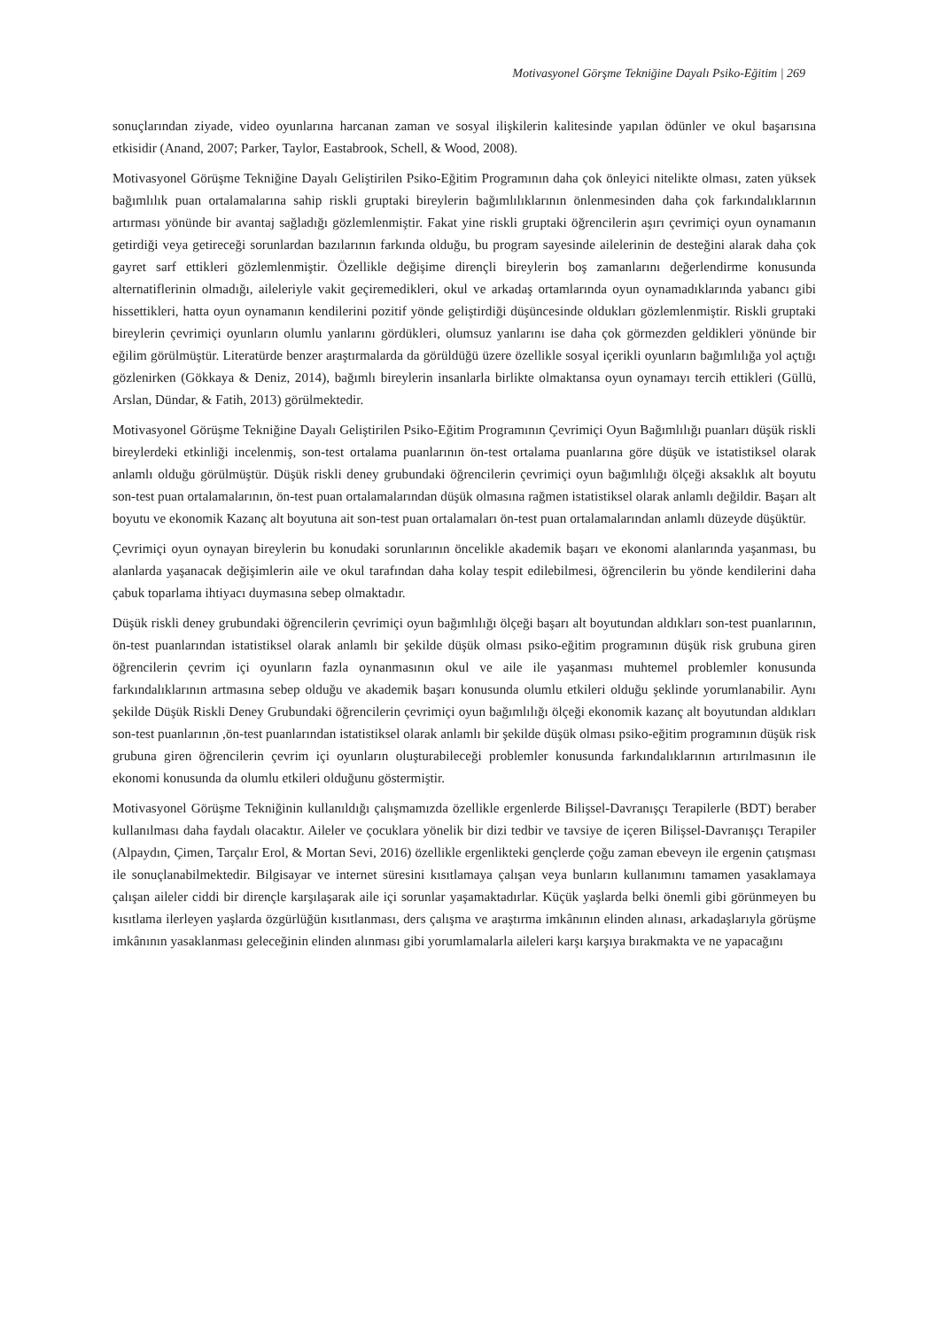Motivasyonel Görşme Tekniğine Dayalı Psiko-Eğitim | 269
sonuçlarından ziyade, video oyunlarına harcanan zaman ve sosyal ilişkilerin kalitesinde yapılan ödünler ve okul başarısına etkisidir (Anand, 2007; Parker, Taylor, Eastabrook, Schell, & Wood, 2008).
Motivasyonel Görüşme Tekniğine Dayalı Geliştirilen Psiko-Eğitim Programının daha çok önleyici nitelikte olması, zaten yüksek bağımlılık puan ortalamalarına sahip riskli gruptaki bireylerin bağımlılıklarının önlenmesinden daha çok farkındalıklarının artırması yönünde bir avantaj sağladığı gözlemlenmiştir. Fakat yine riskli gruptaki öğrencilerin aşırı çevrimiçi oyun oynamanın getirdiği veya getireceği sorunlardan bazılarının farkında olduğu, bu program sayesinde ailelerinin de desteğini alarak daha çok gayret sarf ettikleri gözlemlenmiştir. Özellikle değişime dirençli bireylerin boş zamanlarını değerlendirme konusunda alternatiflerinin olmadığı, aileleriyle vakit geçiremedikleri, okul ve arkadaş ortamlarında oyun oynamadıklarında yabancı gibi hissettikleri, hatta oyun oynamanın kendilerini pozitif yönde geliştirdiği düşüncesinde oldukları gözlemlenmiştir. Riskli gruptaki bireylerin çevrimiçi oyunların olumlu yanlarını gördükleri, olumsuz yanlarını ise daha çok görmezden geldikleri yönünde bir eğilim görülmüştür. Literatürde benzer araştırmalarda da görüldüğü üzere özellikle sosyal içerikli oyunların bağımlılığa yol açtığı gözlenirken (Gökkaya & Deniz, 2014), bağımlı bireylerin insanlarla birlikte olmaktansa oyun oynamayı tercih ettikleri (Güllü, Arslan, Dündar, & Fatih, 2013) görülmektedir.
Motivasyonel Görüşme Tekniğine Dayalı Geliştirilen Psiko-Eğitim Programının Çevrimiçi Oyun Bağımlılığı puanları düşük riskli bireylerdeki etkinliği incelenmiş, son-test ortalama puanlarının ön-test ortalama puanlarına göre düşük ve istatistiksel olarak anlamlı olduğu görülmüştür. Düşük riskli deney grubundaki öğrencilerin çevrimiçi oyun bağımlılığı ölçeği aksaklık alt boyutu son-test puan ortalamalarının, ön-test puan ortalamalarından düşük olmasına rağmen istatistiksel olarak anlamlı değildir. Başarı alt boyutu ve ekonomik Kazanç alt boyutuna ait son-test puan ortalamaları ön-test puan ortalamalarından anlamlı düzeyde düşüktür.
Çevrimiçi oyun oynayan bireylerin bu konudaki sorunlarının öncelikle akademik başarı ve ekonomi alanlarında yaşanması, bu alanlarda yaşanacak değişimlerin aile ve okul tarafından daha kolay tespit edilebilmesi, öğrencilerin bu yönde kendilerini daha çabuk toparlama ihtiyacı duymasına sebep olmaktadır.
Düşük riskli deney grubundaki öğrencilerin çevrimiçi oyun bağımlılığı ölçeği başarı alt boyutundan aldıkları son-test puanlarının, ön-test puanlarından istatistiksel olarak anlamlı bir şekilde düşük olması psiko-eğitim programının düşük risk grubuna giren öğrencilerin çevrim içi oyunların fazla oynanmasının okul ve aile ile yaşanması muhtemel problemler konusunda farkındalıklarının artmasına sebep olduğu ve akademik başarı konusunda olumlu etkileri olduğu şeklinde yorumlanabilir. Aynı şekilde Düşük Riskli Deney Grubundaki öğrencilerin çevrimiçi oyun bağımlılığı ölçeği ekonomik kazanç alt boyutundan aldıkları son-test puanlarının ,ön-test puanlarından istatistiksel olarak anlamlı bir şekilde düşük olması psiko-eğitim programının düşük risk grubuna giren öğrencilerin çevrim içi oyunların oluşturabileceği problemler konusunda farkındalıklarının artırılmasının ile ekonomi konusunda da olumlu etkileri olduğunu göstermiştir.
Motivasyonel Görüşme Tekniğinin kullanıldığı çalışmamızda özellikle ergenlerde Bilişsel-Davranışçı Terapilerle (BDT) beraber kullanılması daha faydalı olacaktır. Aileler ve çocuklara yönelik bir dizi tedbir ve tavsiye de içeren Bilişsel-Davranışçı Terapiler (Alpaydın, Çimen, Tarçalır Erol, & Mortan Sevi, 2016) özellikle ergenlikteki gençlerde çoğu zaman ebeveyn ile ergenin çatışması ile sonuçlanabilmektedir. Bilgisayar ve internet süresini kısıtlamaya çalışan veya bunların kullanımını tamamen yasaklamaya çalışan aileler ciddi bir dirençle karşılaşarak aile içi sorunlar yaşamaktadırlar. Küçük yaşlarda belki önemli gibi görünmeyen bu kısıtlama ilerleyen yaşlarda özgürlüğün kısıtlanması, ders çalışma ve araştırma imkânının elinden alınası, arkadaşlarıyla görüşme imkânının yasaklanması geleceğinin elinden alınması gibi yorumlamalarla aileleri karşı karşıya bırakmakta ve ne yapacağını